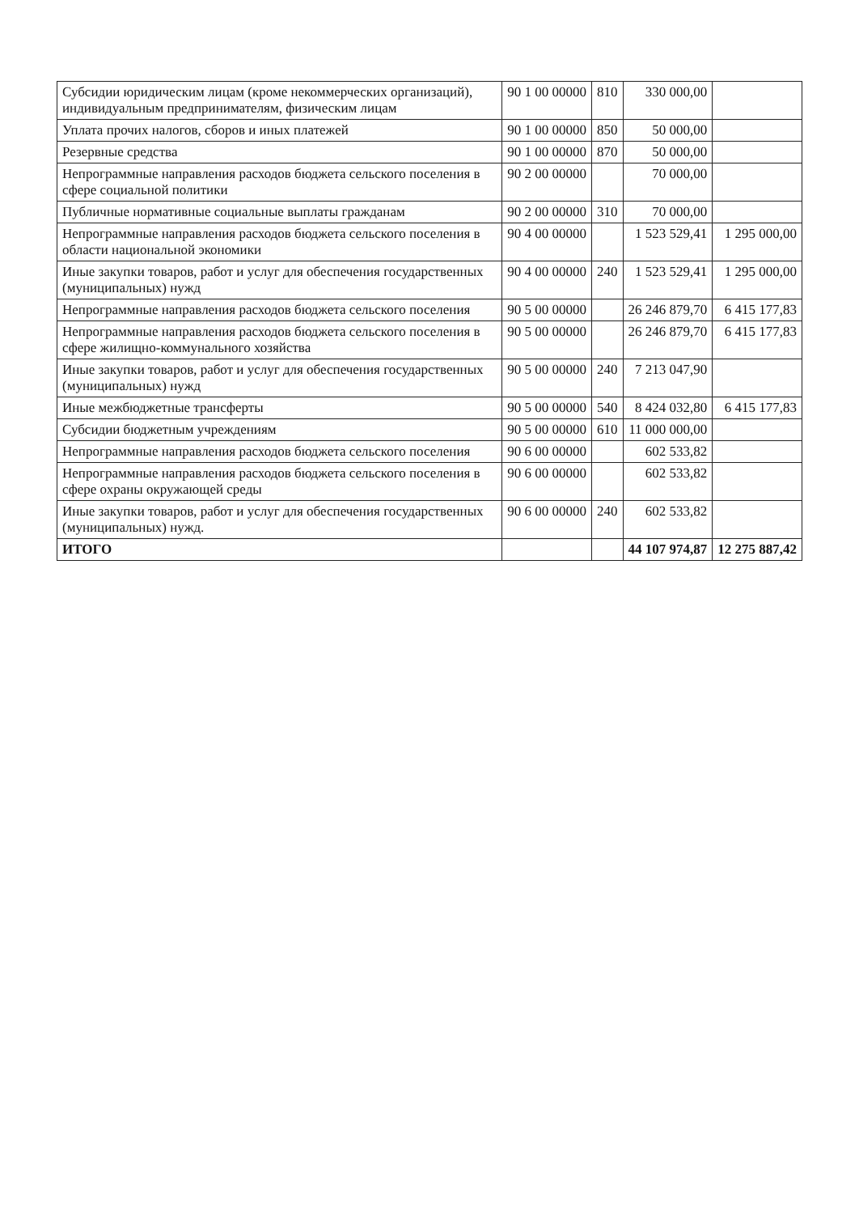| Субсидии юридическим лицам (кроме некоммерческих организаций), индивидуальным предпринимателям, физическим лицам | 90 1 00 00000 | 810 | 330 000,00 | |
| Уплата прочих налогов, сборов и иных платежей | 90 1 00 00000 | 850 | 50 000,00 | |
| Резервные средства | 90 1 00 00000 | 870 | 50 000,00 | |
| Непрограммные направления расходов бюджета сельского поселения в сфере социальной политики | 90 2 00 00000 | | 70 000,00 | |
| Публичные нормативные социальные выплаты гражданам | 90 2 00 00000 | 310 | 70 000,00 | |
| Непрограммные направления расходов бюджета сельского поселения в области национальной экономики | 90 4 00 00000 | | 1 523 529,41 | 1 295 000,00 |
| Иные закупки товаров, работ и услуг для обеспечения государственных (муниципальных) нужд | 90 4 00 00000 | 240 | 1 523 529,41 | 1 295 000,00 |
| Непрограммные направления расходов бюджета сельского поселения | 90 5 00 00000 | | 26 246 879,70 | 6 415 177,83 |
| Непрограммные направления расходов бюджета сельского поселения в сфере жилищно-коммунального хозяйства | 90 5 00 00000 | | 26 246 879,70 | 6 415 177,83 |
| Иные закупки товаров, работ и услуг для обеспечения государственных (муниципальных) нужд | 90 5 00 00000 | 240 | 7 213 047,90 | |
| Иные межбюджетные трансферты | 90 5 00 00000 | 540 | 8 424 032,80 | 6 415 177,83 |
| Субсидии бюджетным учреждениям | 90 5 00 00000 | 610 | 11 000 000,00 | |
| Непрограммные направления расходов бюджета сельского поселения | 90 6 00 00000 | | 602 533,82 | |
| Непрограммные направления расходов бюджета сельского поселения в сфере охраны окружающей среды | 90 6 00 00000 | | 602 533,82 | |
| Иные закупки товаров, работ и услуг для обеспечения государственных (муниципальных) нужд. | 90 6 00 00000 | 240 | 602 533,82 | |
| ИТОГО | | | 44 107 974,87 | 12 275 887,42 |